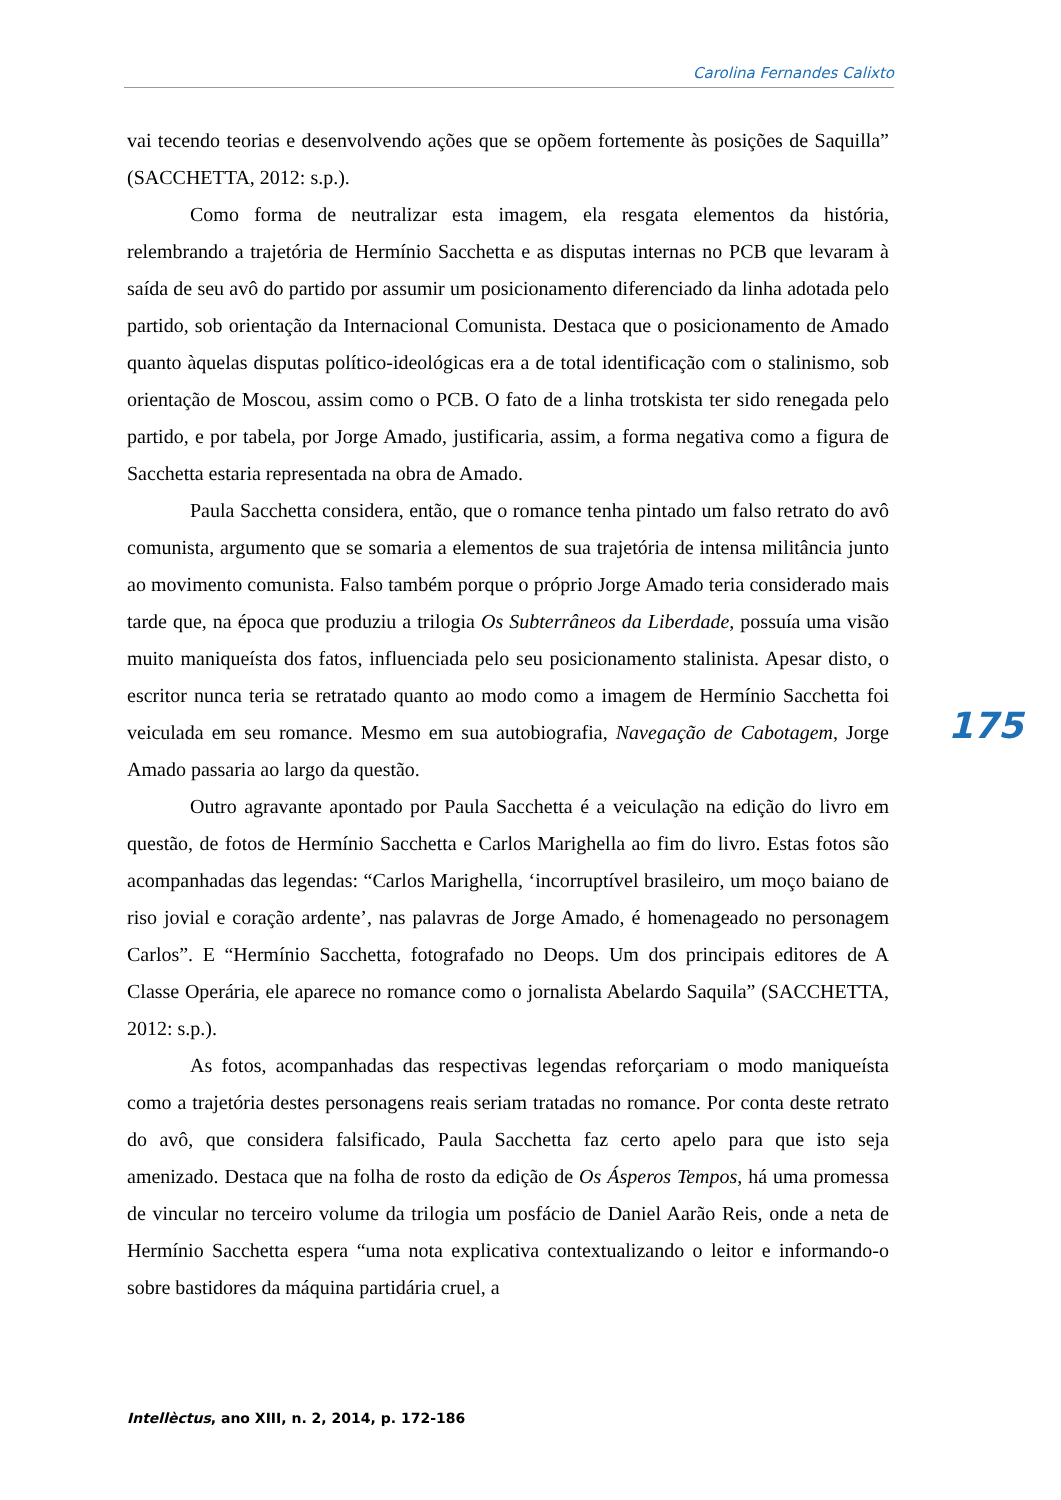Carolina Fernandes Calixto
vai tecendo teorias e desenvolvendo ações que se opõem fortemente às posições de Saquilla” (SACCHETTA, 2012: s.p.).
Como forma de neutralizar esta imagem, ela resgata elementos da história, relembrando a trajetória de Hermínio Sacchetta e as disputas internas no PCB que levaram à saída de seu avô do partido por assumir um posicionamento diferenciado da linha adotada pelo partido, sob orientação da Internacional Comunista. Destaca que o posicionamento de Amado quanto àquelas disputas político-ideológicas era a de total identificação com o stalinismo, sob orientação de Moscou, assim como o PCB. O fato de a linha trotskista ter sido renegada pelo partido, e por tabela, por Jorge Amado, justificaria, assim, a forma negativa como a figura de Sacchetta estaria representada na obra de Amado.
Paula Sacchetta considera, então, que o romance tenha pintado um falso retrato do avô comunista, argumento que se somaria a elementos de sua trajetória de intensa militância junto ao movimento comunista. Falso também porque o próprio Jorge Amado teria considerado mais tarde que, na época que produziu a trilogia Os Subterrâneos da Liberdade, possuía uma visão muito maniqueísta dos fatos, influenciada pelo seu posicionamento stalinista. Apesar disto, o escritor nunca teria se retratado quanto ao modo como a imagem de Hermínio Sacchetta foi veiculada em seu romance. Mesmo em sua autobiografia, Navegação de Cabotagem, Jorge Amado passaria ao largo da questão.
Outro agravante apontado por Paula Sacchetta é a veiculação na edição do livro em questão, de fotos de Hermínio Sacchetta e Carlos Marighella ao fim do livro. Estas fotos são acompanhadas das legendas: “Carlos Marighella, ‘incorruptível brasileiro, um moço baiano de riso jovial e coração ardente’, nas palavras de Jorge Amado, é homenageado no personagem Carlos”. E “Hermínio Sacchetta, fotografado no Deops. Um dos principais editores de A Classe Operária, ele aparece no romance como o jornalista Abelardo Saquila” (SACCHETTA, 2012: s.p.).
As fotos, acompanhadas das respectivas legendas reforçariam o modo maniqueísta como a trajetória destes personagens reais seriam tratadas no romance. Por conta deste retrato do avô, que considera falsificado, Paula Sacchetta faz certo apelo para que isto seja amenizado. Destaca que na folha de rosto da edição de Os Ásperos Tempos, há uma promessa de vincular no terceiro volume da trilogia um posfácio de Daniel Aarão Reis, onde a neta de Hermínio Sacchetta espera “uma nota explicativa contextualizando o leitor e informando-o sobre bastidores da máquina partidária cruel, a
175
Intellèctus, ano XIII, n. 2, 2014, p. 172-186